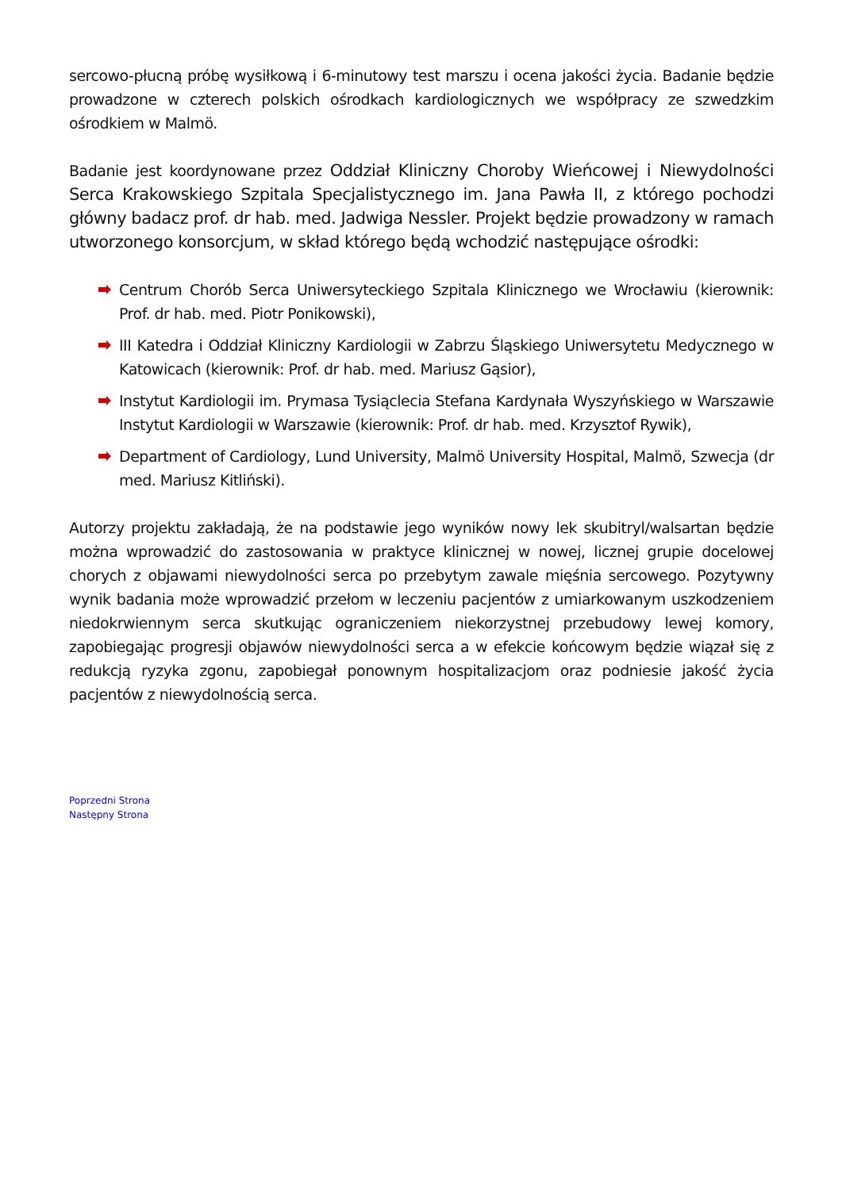sercowo-płucną próbę wysiłkową i 6-minutowy test marszu i ocena jakości życia. Badanie będzie prowadzone w czterech polskich ośrodkach kardiologicznych we współpracy ze szwedzkim ośrodkiem w Malmö.
Badanie jest koordynowane przez Oddział Kliniczny Choroby Wieńcowej i Niewydolności Serca Krakowskiego Szpitala Specjalistycznego im. Jana Pawła II, z którego pochodzi główny badacz prof. dr hab. med. Jadwiga Nessler. Projekt będzie prowadzony w ramach utworzonego konsorcjum, w skład którego będą wchodzić następujące ośrodki:
Centrum Chorób Serca Uniwersyteckiego Szpitala Klinicznego we Wrocławiu (kierownik: Prof. dr hab. med. Piotr Ponikowski),
III Katedra i Oddział Kliniczny Kardiologii w Zabrzu Śląskiego Uniwersytetu Medycznego w Katowicach (kierownik: Prof. dr hab. med. Mariusz Gąsior),
Instytut Kardiologii im. Prymasa Tysiąclecia Stefana Kardynała Wyszyńskiego w Warszawie Instytut Kardiologii w Warszawie (kierownik: Prof. dr hab. med. Krzysztof Rywik),
Department of Cardiology, Lund University, Malmö University Hospital, Malmö, Szwecja (dr med. Mariusz Kitliński).
Autorzy projektu zakładają, że na podstawie jego wyników nowy lek skubitryl/walsartan będzie można wprowadzić do zastosowania w praktyce klinicznej w nowej, licznej grupie docelowej chorych z objawami niewydolności serca po przebytym zawale mięśnia sercowego. Pozytywny wynik badania może wprowadzić przełom w leczeniu pacjentów z umiarkowanym uszkodzeniem niedokrwiennym serca skutkując ograniczeniem niekorzystnej przebudowy lewej komory, zapobiegając progresji objawów niewydolności serca a w efekcie końcowym będzie wiązał się z redukcją ryzyka zgonu, zapobiegał ponownym hospitalizacjom oraz podniesie jakość życia pacjentów z niewydolnością serca.
Poprzedni Strona
Następny Strona